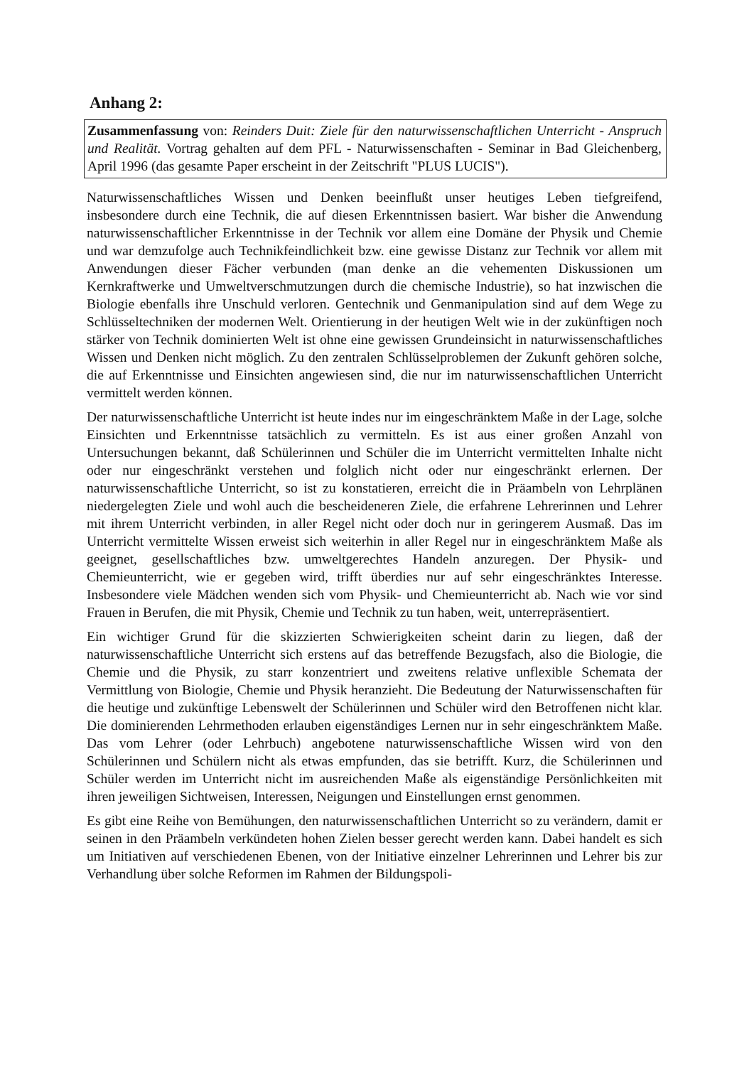Anhang 2:
Zusammenfassung von: Reinders Duit: Ziele für den naturwissenschaftlichen Unterricht - Anspruch und Realität. Vortrag gehalten auf dem PFL - Naturwissenschaften - Seminar in Bad Gleichenberg, April 1996 (das gesamte Paper erscheint in der Zeitschrift "PLUS LUCIS").
Naturwissenschaftliches Wissen und Denken beeinflußt unser heutiges Leben tiefgreifend, insbesondere durch eine Technik, die auf diesen Erkenntnissen basiert. War bisher die Anwendung naturwissenschaftlicher Erkenntnisse in der Technik vor allem eine Domäne der Physik und Chemie und war demzufolge auch Technikfeindlichkeit bzw. eine gewisse Distanz zur Technik vor allem mit Anwendungen dieser Fächer verbunden (man denke an die vehementen Diskussionen um Kernkraftwerke und Umweltverschmutzungen durch die chemische Industrie), so hat inzwischen die Biologie ebenfalls ihre Unschuld verloren. Gentechnik und Genmanipulation sind auf dem Wege zu Schlüsseltechniken der modernen Welt. Orientierung in der heutigen Welt wie in der zukünftigen noch stärker von Technik dominierten Welt ist ohne eine gewissen Grundeinsicht in naturwissenschaftliches Wissen und Denken nicht möglich. Zu den zentralen Schlüsselproblemen der Zukunft gehören solche, die auf Erkenntnisse und Einsichten angewiesen sind, die nur im naturwissenschaftlichen Unterricht vermittelt werden können.
Der naturwissenschaftliche Unterricht ist heute indes nur im eingeschränktem Maße in der Lage, solche Einsichten und Erkenntnisse tatsächlich zu vermitteln. Es ist aus einer großen Anzahl von Untersuchungen bekannt, daß Schülerinnen und Schüler die im Unterricht vermittelten Inhalte nicht oder nur eingeschränkt verstehen und folglich nicht oder nur eingeschränkt erlernen. Der naturwissenschaftliche Unterricht, so ist zu konstatieren, erreicht die in Präambeln von Lehrplänen niedergelegten Ziele und wohl auch die bescheideneren Ziele, die erfahrene Lehrerinnen und Lehrer mit ihrem Unterricht verbinden, in aller Regel nicht oder doch nur in geringerem Ausmaß. Das im Unterricht vermittelte Wissen erweist sich weiterhin in aller Regel nur in eingeschränktem Maße als geeignet, gesellschaftliches bzw. umweltgerechtes Handeln anzuregen. Der Physik- und Chemieunterricht, wie er gegeben wird, trifft überdies nur auf sehr eingeschränktes Interesse. Insbesondere viele Mädchen wenden sich vom Physik- und Chemieunterricht ab. Nach wie vor sind Frauen in Berufen, die mit Physik, Chemie und Technik zu tun haben, weit, unterrepräsentiert.
Ein wichtiger Grund für die skizzierten Schwierigkeiten scheint darin zu liegen, daß der naturwissenschaftliche Unterricht sich erstens auf das betreffende Bezugsfach, also die Biologie, die Chemie und die Physik, zu starr konzentriert und zweitens relative unflexible Schemata der Vermittlung von Biologie, Chemie und Physik heranzieht. Die Bedeutung der Naturwissenschaften für die heutige und zukünftige Lebenswelt der Schülerinnen und Schüler wird den Betroffenen nicht klar. Die dominierenden Lehrmethoden erlauben eigenständiges Lernen nur in sehr eingeschränktem Maße. Das vom Lehrer (oder Lehrbuch) angebotene naturwissenschaftliche Wissen wird von den Schülerinnen und Schülern nicht als etwas empfunden, das sie betrifft. Kurz, die Schülerinnen und Schüler werden im Unterricht nicht im ausreichenden Maße als eigenständige Persönlichkeiten mit ihren jeweiligen Sichtweisen, Interessen, Neigungen und Einstellungen ernst genommen.
Es gibt eine Reihe von Bemühungen, den naturwissenschaftlichen Unterricht so zu verändern, damit er seinen in den Präambeln verkündeten hohen Zielen besser gerecht werden kann. Dabei handelt es sich um Initiativen auf verschiedenen Ebenen, von der Initiative einzelner Lehrerinnen und Lehrer bis zur Verhandlung über solche Reformen im Rahmen der Bildungspoli-